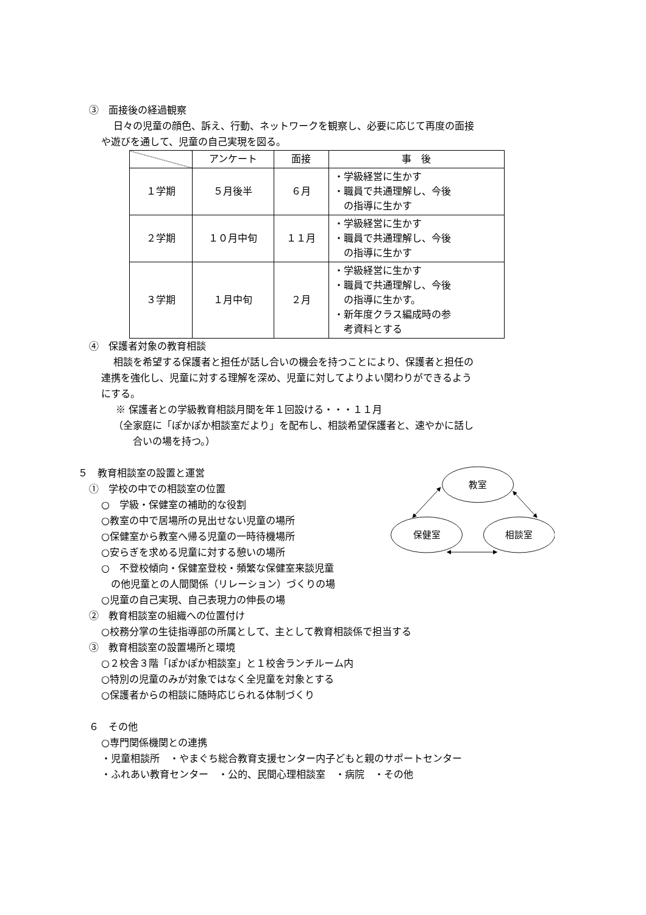③　面接後の経過観察
日々の児童の顔色、訴え、行動、ネットワークを観察し、必要に応じて再度の面接
や遊びを通して、児童の自己実現を図る。
| | アンケート | 面接 | 事 後 |
| --- | --- | --- | --- |
| １学期 | ５月後半 | ６月 | ・学級経営に生かす ・職員で共通理解し、今後 の指導に生かす |
| ２学期 | １０月中旬 | １１月 | ・学級経営に生かす ・職員で共通理解し、今後 の指導に生かす |
| ３学期 | １月中旬 | ２月 | ・学級経営に生かす ・職員で共通理解し、今後 の指導に生かす。 ・新年度クラス編成時の参 考資料とする |
④　保護者対象の教育相談
相談を希望する保護者と担任が話し合いの機会を持つことにより、保護者と担任の
連携を強化し、児童に対する理解を深め、児童に対してよりよい関わりができるよう
にする。
※ 保護者との学級教育相談月間を年１回設ける・・・１１月
（全家庭に「ぽかぽか相談室だより」を配布し、相談希望保護者と、速やかに話し
　　合いの場を持つ。）
５　教育相談室の設置と運営
①　学校の中での相談室の位置
○　学級・保健室の補助的な役割
○教室の中で居場所の見出せない児童の場所
○保健室から教室へ帰る児童の一時待機場所
○安らぎを求める児童に対する憩いの場所
○　不登校傾向・保健室登校・頻繁な保健室来談児童
　の他児童との人間関係（リレーション）づくりの場
○児童の自己実現、自己表現力の伸長の場
教室
保健室
相談室
②　教育相談室の組織への位置付け
○校務分掌の生徒指導部の所属として、主として教育相談係で担当する
③　教育相談室の設置場所と環境
○２校舎３階「ぽかぽか相談室」と１校舎ランチルーム内
○特別の児童のみが対象ではなく全児童を対象とする
○保護者からの相談に随時応じられる体制づくり
６　その他
○専門関係機関との連携
・児童相談所　・やまぐち総合教育支援センター内子どもと親のサポートセンター
・ふれあい教育センター　・公的、民間心理相談室　・病院　・その他